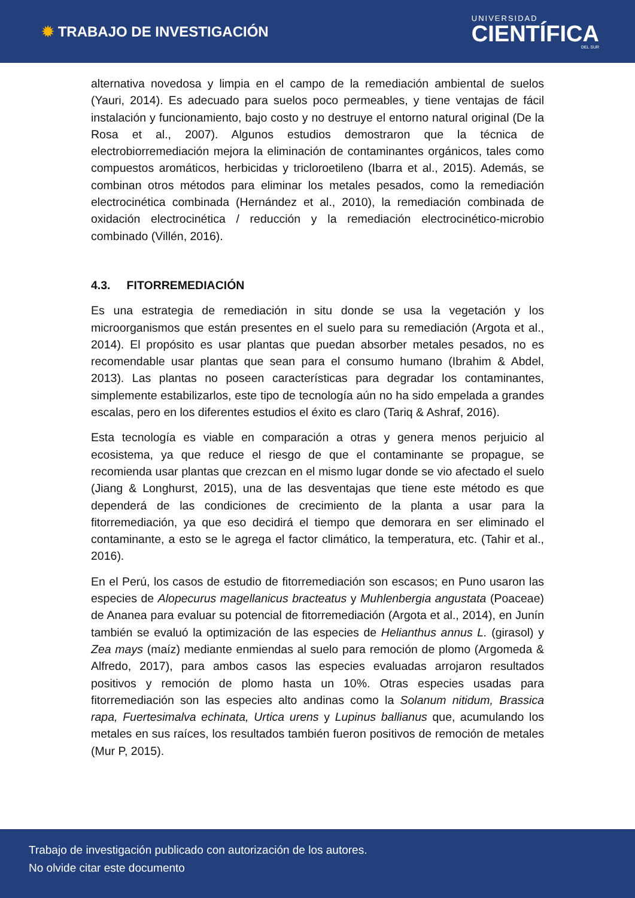✹ TRABAJO DE INVESTIGACIÓN
UNIVERSIDAD
CIENTÍFICA
DEL SUR
alternativa novedosa y limpia en el campo de la remediación ambiental de suelos (Yauri, 2014). Es adecuado para suelos poco permeables, y tiene ventajas de fácil instalación y funcionamiento, bajo costo y no destruye el entorno natural original (De la Rosa et al., 2007). Algunos estudios demostraron que la técnica de electrobiorremediación mejora la eliminación de contaminantes orgánicos, tales como compuestos aromáticos, herbicidas y tricloroetileno (Ibarra et al., 2015). Además, se combinan otros métodos para eliminar los metales pesados, como la remediación electrocinética combinada (Hernández et al., 2010), la remediación combinada de oxidación electrocinética / reducción y la remediación electrocinético-microbio combinado (Villén, 2016).
4.3. FITORREMEDIACIÓN
Es una estrategia de remediación in situ donde se usa la vegetación y los microorganismos que están presentes en el suelo para su remediación (Argota et al., 2014). El propósito es usar plantas que puedan absorber metales pesados, no es recomendable usar plantas que sean para el consumo humano (Ibrahim & Abdel, 2013). Las plantas no poseen características para degradar los contaminantes, simplemente estabilizarlos, este tipo de tecnología aún no ha sido empelada a grandes escalas, pero en los diferentes estudios el éxito es claro (Tariq & Ashraf, 2016).
Esta tecnología es viable en comparación a otras y genera menos perjuicio al ecosistema, ya que reduce el riesgo de que el contaminante se propague, se recomienda usar plantas que crezcan en el mismo lugar donde se vio afectado el suelo (Jiang & Longhurst, 2015), una de las desventajas que tiene este método es que dependerá de las condiciones de crecimiento de la planta a usar para la fitorremediación, ya que eso decidirá el tiempo que demorara en ser eliminado el contaminante, a esto se le agrega el factor climático, la temperatura, etc. (Tahir et al., 2016).
En el Perú, los casos de estudio de fitorremediación son escasos; en Puno usaron las especies de Alopecurus magellanicus bracteatus y Muhlenbergia angustata (Poaceae) de Ananea para evaluar su potencial de fitorremediación (Argota et al., 2014), en Junín también se evaluó la optimización de las especies de Helianthus annus L. (girasol) y Zea mays (maíz) mediante enmiendas al suelo para remoción de plomo (Argomeda & Alfredo, 2017), para ambos casos las especies evaluadas arrojaron resultados positivos y remoción de plomo hasta un 10%. Otras especies usadas para fitorremediación son las especies alto andinas como la Solanum nitidum, Brassica rapa, Fuertesimalva echinata, Urtica urens y Lupinus ballianus que, acumulando los metales en sus raíces, los resultados también fueron positivos de remoción de metales (Mur P, 2015).
Trabajo de investigación publicado con autorización de los autores.
No olvide citar este documento